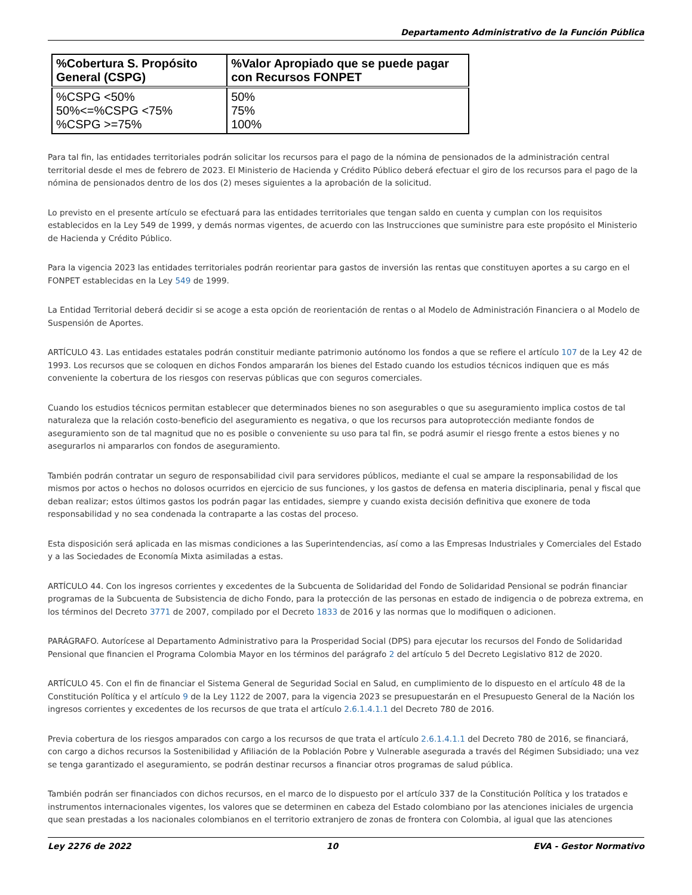Departamento Administrativo de la Función Pública
| %Cobertura S. Propósito General (CSPG) | %Valor Apropiado que se puede pagar con Recursos FONPET |
| --- | --- |
| %CSPG <50% 50%<=%CSPG <75% %CSPG >=75% | 50% 75% 100% |
Para tal fin, las entidades territoriales podrán solicitar los recursos para el pago de la nómina de pensionados de la administración central territorial desde el mes de febrero de 2023. El Ministerio de Hacienda y Crédito Público deberá efectuar el giro de los recursos para el pago de la nómina de pensionados dentro de los dos (2) meses siguientes a la aprobación de la solicitud.
Lo previsto en el presente artículo se efectuará para las entidades territoriales que tengan saldo en cuenta y cumplan con los requisitos establecidos en la Ley 549 de 1999, y demás normas vigentes, de acuerdo con las Instrucciones que suministre para este propósito el Ministerio de Hacienda y Crédito Público.
Para la vigencia 2023 las entidades territoriales podrán reorientar para gastos de inversión las rentas que constituyen aportes a su cargo en el FONPET establecidas en la Ley 549 de 1999.
La Entidad Territorial deberá decidir si se acoge a esta opción de reorientación de rentas o al Modelo de Administración Financiera o al Modelo de Suspensión de Aportes.
ARTÍCULO 43. Las entidades estatales podrán constituir mediante patrimonio autónomo los fondos a que se refiere el artículo 107 de la Ley 42 de 1993. Los recursos que se coloquen en dichos Fondos ampararán los bienes del Estado cuando los estudios técnicos indiquen que es más conveniente la cobertura de los riesgos con reservas públicas que con seguros comerciales.
Cuando los estudios técnicos permitan establecer que determinados bienes no son asegurables o que su aseguramiento implica costos de tal naturaleza que la relación costo-beneficio del aseguramiento es negativa, o que los recursos para autoprotección mediante fondos de aseguramiento son de tal magnitud que no es posible o conveniente su uso para tal fin, se podrá asumir el riesgo frente a estos bienes y no asegurarlos ni ampararlos con fondos de aseguramiento.
También podrán contratar un seguro de responsabilidad civil para servidores públicos, mediante el cual se ampare la responsabilidad de los mismos por actos o hechos no dolosos ocurridos en ejercicio de sus funciones, y los gastos de defensa en materia disciplinaria, penal y fiscal que deban realizar; estos últimos gastos los podrán pagar las entidades, siempre y cuando exista decisión definitiva que exonere de toda responsabilidad y no sea condenada la contraparte a las costas del proceso.
Esta disposición será aplicada en las mismas condiciones a las Superintendencias, así como a las Empresas Industriales y Comerciales del Estado y a las Sociedades de Economía Mixta asimiladas a estas.
ARTÍCULO 44. Con los ingresos corrientes y excedentes de la Subcuenta de Solidaridad del Fondo de Solidaridad Pensional se podrán financiar programas de la Subcuenta de Subsistencia de dicho Fondo, para la protección de las personas en estado de indigencia o de pobreza extrema, en los términos del Decreto 3771 de 2007, compilado por el Decreto 1833 de 2016 y las normas que lo modifiquen o adicionen.
PARÁGRAFO. Autorícese al Departamento Administrativo para la Prosperidad Social (DPS) para ejecutar los recursos del Fondo de Solidaridad Pensional que financien el Programa Colombia Mayor en los términos del parágrafo 2 del artículo 5 del Decreto Legislativo 812 de 2020.
ARTÍCULO 45. Con el fin de financiar el Sistema General de Seguridad Social en Salud, en cumplimiento de lo dispuesto en el artículo 48 de la Constitución Política y el artículo 9 de la Ley 1122 de 2007, para la vigencia 2023 se presupuestarán en el Presupuesto General de la Nación los ingresos corrientes y excedentes de los recursos de que trata el artículo 2.6.1.4.1.1 del Decreto 780 de 2016.
Previa cobertura de los riesgos amparados con cargo a los recursos de que trata el artículo 2.6.1.4.1.1 del Decreto 780 de 2016, se financiará, con cargo a dichos recursos la Sostenibilidad y Afiliación de la Población Pobre y Vulnerable asegurada a través del Régimen Subsidiado; una vez se tenga garantizado el aseguramiento, se podrán destinar recursos a financiar otros programas de salud pública.
También podrán ser financiados con dichos recursos, en el marco de lo dispuesto por el artículo 337 de la Constitución Política y los tratados e instrumentos internacionales vigentes, los valores que se determinen en cabeza del Estado colombiano por las atenciones iniciales de urgencia que sean prestadas a los nacionales colombianos en el territorio extranjero de zonas de frontera con Colombia, al igual que las atenciones
Ley 2276 de 2022 10 EVA - Gestor Normativo